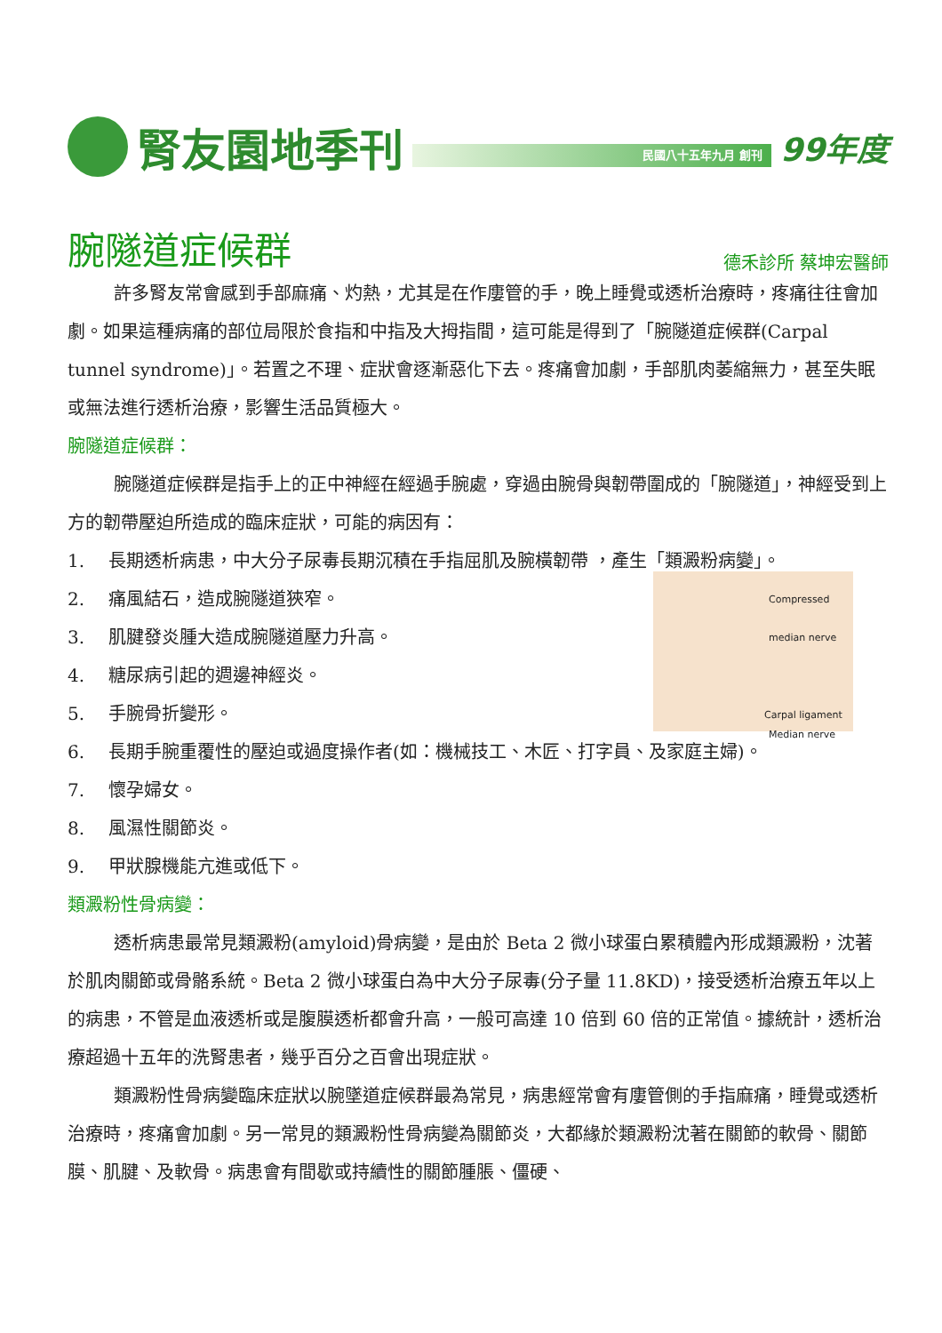腎友園地季刊
民國八十五年九月 創刊
99年度
腕隧道症候群
德禾診所 蔡坤宏醫師
許多腎友常會感到手部麻痛、灼熱，尤其是在作廔管的手，晚上睡覺或透析治療時，疼痛往往會加劇。如果這種病痛的部位局限於食指和中指及大拇指間，這可能是得到了「腕隧道症候群(Carpal tunnel syndrome)」。若置之不理、症狀會逐漸惡化下去。疼痛會加劇，手部肌肉萎縮無力，甚至失眠或無法進行透析治療，影響生活品質極大。
腕隧道症候群：
腕隧道症候群是指手上的正中神經在經過手腕處，穿過由腕骨與韌帶圍成的「腕隧道」，神經受到上方的韌帶壓迫所造成的臨床症狀，可能的病因有：
1. 長期透析病患，中大分子尿毒長期沉積在手指屈肌及腕橫韌帶 ，產生「類澱粉病變」。
Compressed median nerve
Carpal ligament
Median nerve
2. 痛風結石，造成腕隧道狹窄。
3. 肌腱發炎腫大造成腕隧道壓力升高。
4. 糖尿病引起的週邊神經炎。
5. 手腕骨折變形。
6. 長期手腕重覆性的壓迫或過度操作者(如：機械技工、木匠、打字員、及家庭主婦)。
7. 懷孕婦女。
8. 風濕性關節炎。
9. 甲狀腺機能亢進或低下。
類澱粉性骨病變：
透析病患最常見類澱粉(amyloid)骨病變，是由於 Beta 2 微小球蛋白累積體內形成類澱粉，沈著於肌肉關節或骨骼系統。Beta 2 微小球蛋白為中大分子尿毒(分子量 11.8KD)，接受透析治療五年以上的病患，不管是血液透析或是腹膜透析都會升高，一般可高達 10 倍到 60 倍的正常值。據統計，透析治療超過十五年的洗腎患者，幾乎百分之百會出現症狀。
類澱粉性骨病變臨床症狀以腕墜道症候群最為常見，病患經常會有廔管側的手指麻痛，睡覺或透析治療時，疼痛會加劇。另一常見的類澱粉性骨病變為關節炎，大都緣於類澱粉沈著在關節的軟骨、關節膜、肌腱、及軟骨。病患會有間歇或持續性的關節腫脹、僵硬、